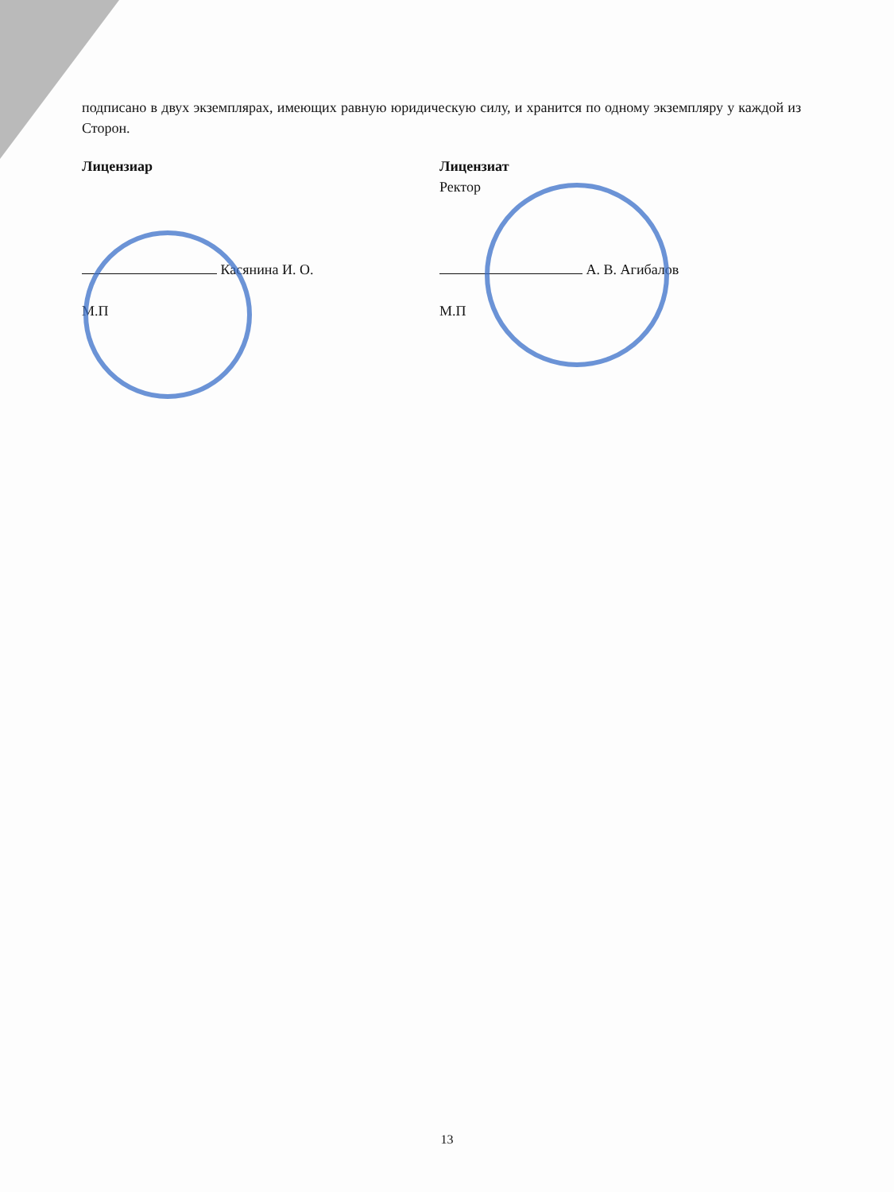подписано в двух экземплярах, имеющих равную юридическую силу, и хранится по одному экземпляру у каждой из Сторон.
Лицензиар
Касянина И. О.
М.П
Лицензиат
Ректор
А. В. Агибалов
М.П
13